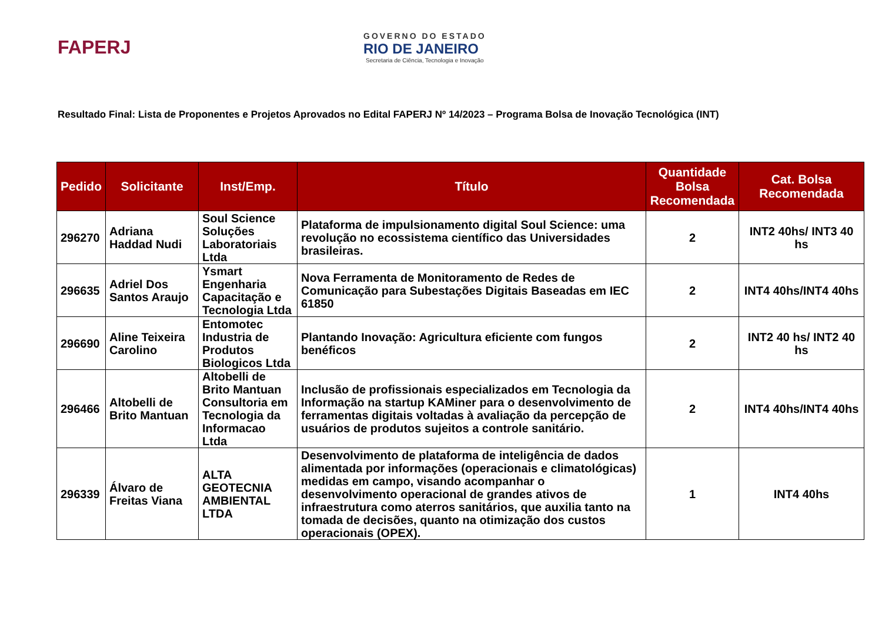FAPERJ
GOVERNO DO ESTADO
RIO DE JANEIRO
Secretaria de Ciência, Tecnologia e Inovação
Resultado Final: Lista de Proponentes e Projetos Aprovados no Edital FAPERJ Nº 14/2023 – Programa Bolsa de Inovação Tecnológica (INT)
| Pedido | Solicitante | Inst/Emp. | Título | Quantidade Bolsa Recomendada | Cat. Bolsa Recomendada |
| --- | --- | --- | --- | --- | --- |
| 296270 | Adriana Haddad Nudi | Soul Science Soluções Laboratoriais Ltda | Plataforma de impulsionamento digital Soul Science: uma revolução no ecossistema científico das Universidades brasileiras. | 2 | INT2 40hs/ INT3 40 hs |
| 296635 | Adriel Dos Santos Araujo | Ysmart Engenharia Capacitação e Tecnologia Ltda | Nova Ferramenta de Monitoramento de Redes de Comunicação para Subestações Digitais Baseadas em IEC 61850 | 2 | INT4 40hs/INT4 40hs |
| 296690 | Aline Teixeira Carolino | Entomotec Industria de Produtos Biologicos Ltda | Plantando Inovação: Agricultura eficiente com fungos benéficos | 2 | INT2 40 hs/ INT2 40 hs |
| 296466 | Altobelli de Brito Mantuan | Altobelli de Brito Mantuan Consultoria em Tecnologia da Informacao Ltda | Inclusão de profissionais especializados em Tecnologia da Informação na startup KAMiner para o desenvolvimento de ferramentas digitais voltadas à avaliação da percepção de usuários de produtos sujeitos a controle sanitário. | 2 | INT4 40hs/INT4 40hs |
| 296339 | Álvaro de Freitas Viana | ALTA GEOTECNIA AMBIENTAL LTDA | Desenvolvimento de plataforma de inteligência de dados alimentada por informações (operacionais e climatológicas) medidas em campo, visando acompanhar o desenvolvimento operacional de grandes ativos de infraestrutura como aterros sanitários, que auxilia tanto na tomada de decisões, quanto na otimização dos custos operacionais (OPEX). | 1 | INT4 40hs |